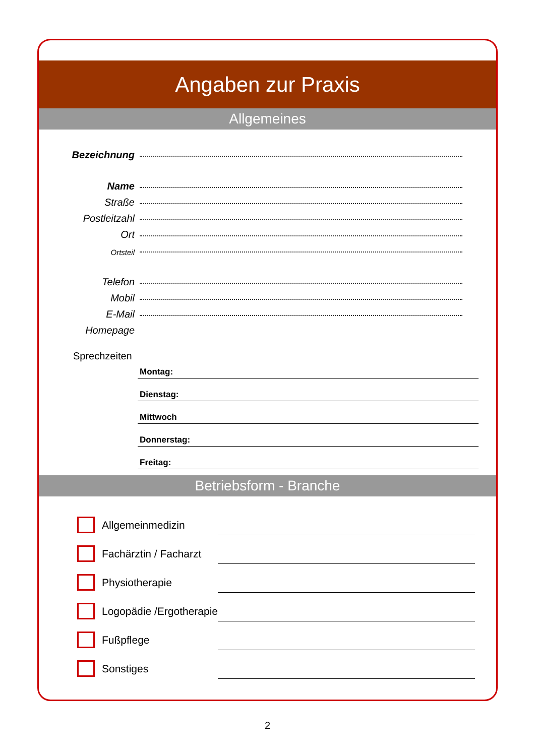Angaben zur Praxis
Allgemeines
Bezeichnung
Name
Straße
Postleitzahl
Ort
Ortsteil
Telefon
Mobil
E-Mail
Homepage
Sprechzeiten
Montag:
Dienstag:
Mittwoch
Donnerstag:
Freitag:
Betriebsform - Branche
Allgemeinmedizin
Fachärztin / Facharzt
Physiotherapie
Logopädie /Ergotherapie
Fußpflege
Sonstiges
2